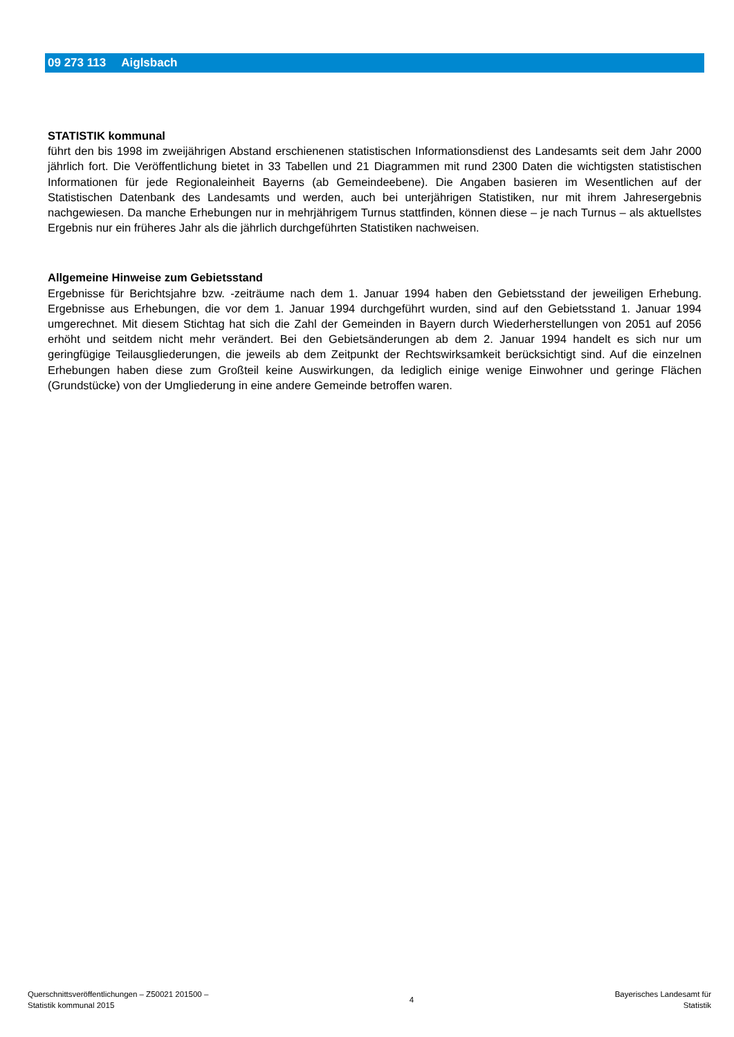09 273 113 Aiglsbach
STATISTIK kommunal
führt den bis 1998 im zweijährigen Abstand erschienenen statistischen Informationsdienst des Landesamts seit dem Jahr 2000 jährlich fort. Die Veröffentlichung bietet in 33 Tabellen und 21 Diagrammen mit rund 2300 Daten die wichtigsten statistischen Informationen für jede Regionaleinheit Bayerns (ab Gemeindeebene). Die Angaben basieren im Wesentlichen auf der Statistischen Datenbank des Landesamts und werden, auch bei unterjährigen Statistiken, nur mit ihrem Jahresergebnis nachgewiesen. Da manche Erhebungen nur in mehrjährigem Turnus stattfinden, können diese – je nach Turnus – als aktuellstes Ergebnis nur ein früheres Jahr als die jährlich durchgeführten Statistiken nachweisen.
Allgemeine Hinweise zum Gebietsstand
Ergebnisse für Berichtsjahre bzw. -zeiträume nach dem 1. Januar 1994 haben den Gebietsstand der jeweiligen Erhebung. Ergebnisse aus Erhebungen, die vor dem 1. Januar 1994 durchgeführt wurden, sind auf den Gebietsstand 1. Januar 1994 umgerechnet. Mit diesem Stichtag hat sich die Zahl der Gemeinden in Bayern durch Wiederherstellungen von 2051 auf 2056 erhöht und seitdem nicht mehr verändert. Bei den Gebietsänderungen ab dem 2. Januar 1994 handelt es sich nur um geringfügige Teilausgliederungen, die jeweils ab dem Zeitpunkt der Rechtswirksamkeit berücksichtigt sind. Auf die einzelnen Erhebungen haben diese zum Großteil keine Auswirkungen, da lediglich einige wenige Einwohner und geringe Flächen (Grundstücke) von der Umgliederung in eine andere Gemeinde betroffen waren.
Querschnittsveröffentlichungen – Z50021 201500 –
Statistik kommunal 2015
4
Bayerisches Landesamt für
Statistik